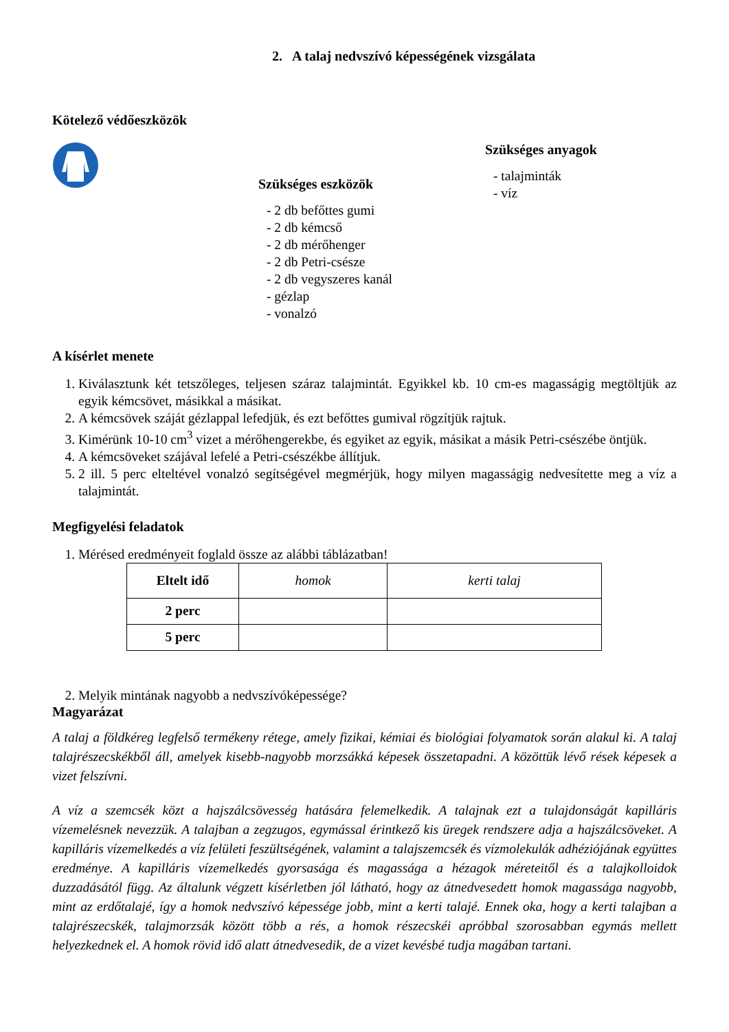2. A talaj nedvszívó képességének vizsgálata
Kötelező védőeszközök
Szükséges eszközök
- 2 db befőttes gumi
- 2 db kémcső
- 2 db mérőhenger
- 2 db Petri-csésze
- 2 db vegyszeres kanál
- gézlap
- vonalzó
Szükséges anyagok
- talajminták
- víz
A kísérlet menete
1. Kiválasztunk két tetszőleges, teljesen száraz talajmintát. Egyikkel kb. 10 cm-es magasságig megtöltjük az egyik kémcsövet, másikkal a másikat.
2. A kémcsövek száját gézlappal lefedjük, és ezt befőttes gumival rögzítjük rajtuk.
3. Kimérünk 10-10 cm<sup>3</sup> vizet a mérőhengerekbe, és egyiket az egyik, másikat a másik Petri-csészébe öntjük.
4. A kémcsöveket szájával lefelé a Petri-csészékbe állítjuk.
5. 2 ill. 5 perc elteltével vonalzó segítségével megmérjük, hogy milyen magasságig nedvesítette meg a víz a talajmintát.
Megfigyelési feladatok
1. Mérésed eredményeit foglald össze az alábbi táblázatban!
| Eltelt idő | homok | kerti talaj |
| 2 perc | | |
| 5 perc | | |
2. Melyik mintának nagyobb a nedvszívóképessége?
Magyarázat
A talaj a földkéreg legfelső termékeny rétege, amely fizikai, kémiai és biológiai folyamatok során alakul ki. A talaj talajrészecskékből áll, amelyek kisebb-nagyobb morzsákká képesek összetapadni. A közöttük lévő rések képesek a vizet felszívni.
A víz a szemcsék közt a hajszálcsövesség hatására felemelkedik. A talajnak ezt a tulajdonságát kapilláris vízemelésnek nevezzük. A talajban a zegzugos, egymással érintkező kis üregek rendszere adja a hajszálcsöveket. A kapilláris vízemelkedés a víz felületi feszültségének, valamint a talajszemcsék és vízmolekulák adhéziójának együttes eredménye. A kapilláris vízemelkedés gyorsasága és magassága a hézagok méreteitől és a talajkolloidok duzzadásától függ. Az általunk végzett kísérletben jól látható, hogy az átnedvesedett homok magassága nagyobb, mint az erdőtalajé, így a homok nedvszívó képessége jobb, mint a kerti talajé. Ennek oka, hogy a kerti talajban a talajrészecskék, talajmorzsák között több a rés, a homok részecskéi apróbbal szorosabban egymás mellett helyezkednek el. A homok rövid idő alatt átnedvesedik, de a vizet kevésbé tudja magában tartani.